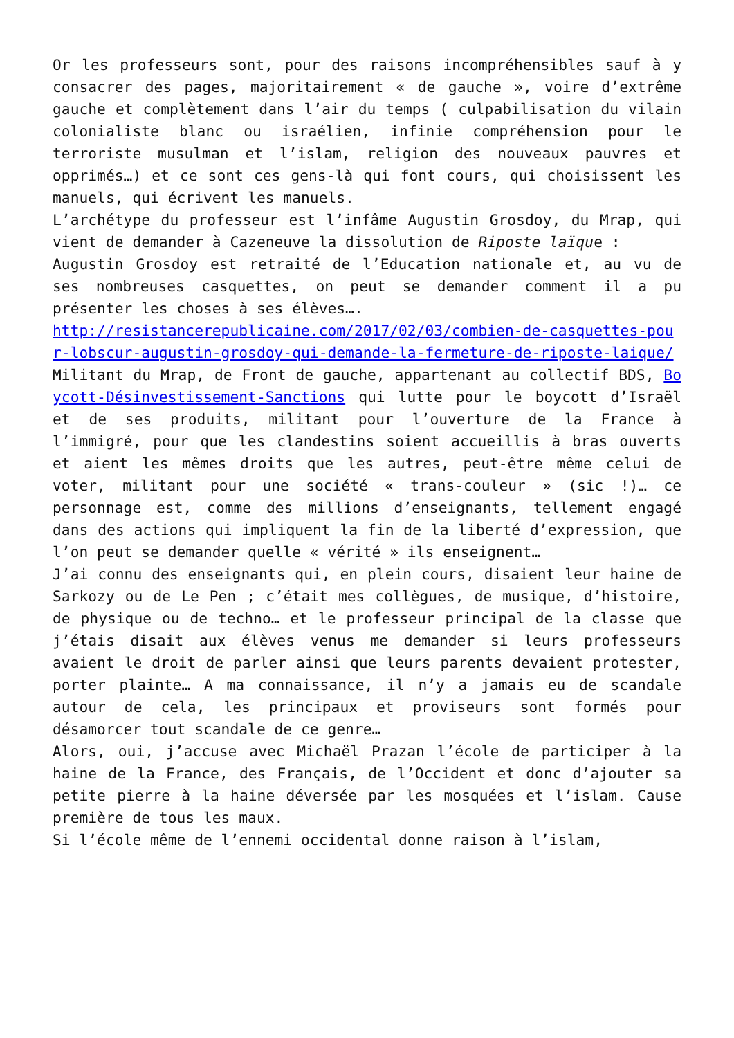Or les professeurs sont, pour des raisons incompréhensibles sauf à y consacrer des pages, majoritairement « de gauche », voire d’extrême gauche et complètement dans l’air du temps ( culpabilisation du vilain colonialiste blanc ou israélien, infinie compréhension pour le terroriste musulman et l’islam, religion des nouveaux pauvres et opprimés…) et ce sont ces gens-là qui font cours, qui choisissent les manuels, qui écrivent les manuels.
L’archétype du professeur est l’infâme Augustin Grosdoy, du Mrap, qui vient de demander à Cazeneuve la dissolution de Riposte laïque :
Augustin Grosdoy est retraité de l’Education nationale et, au vu de ses nombreuses casquettes, on peut se demander comment il a pu présenter les choses à ses élèves….
http://resistancerepublicaine.com/2017/02/03/combien-de-casquettes-pour-lobscur-augustin-grosdoy-qui-demande-la-fermeture-de-riposte-laique/
Militant du Mrap, de Front de gauche, appartenant au collectif BDS, Boycott-Désinvestissement-Sanctions qui lutte pour le boycott d’Israël et de ses produits, militant pour l’ouverture de la France à l’immigré, pour que les clandestins soient accueillis à bras ouverts et aient les mêmes droits que les autres, peut-être même celui de voter, militant pour une société « trans-couleur » (sic !)… ce personnage est, comme des millions d’enseignants, tellement engagé dans des actions qui impliquent la fin de la liberté d’expression, que l’on peut se demander quelle « vérité » ils enseignent…
J’ai connu des enseignants qui, en plein cours, disaient leur haine de Sarkozy ou de Le Pen ; c’était mes collègues, de musique, d’histoire, de physique ou de techno… et le professeur principal de la classe que j’étais disait aux élèves venus me demander si leurs professeurs avaient le droit de parler ainsi que leurs parents devaient protester, porter plainte… A ma connaissance, il n’y a jamais eu de scandale autour de cela, les principaux et proviseurs sont formés pour désamorcer tout scandale de ce genre…
Alors, oui, j’accuse avec Michaël Prazan l’école de participer à la haine de la France, des Français, de l’Occident et donc d’ajouter sa petite pierre à la haine déversée par les mosquées et l’islam. Cause première de tous les maux.
Si l’école même de l’ennemi occidental donne raison à l’islam,